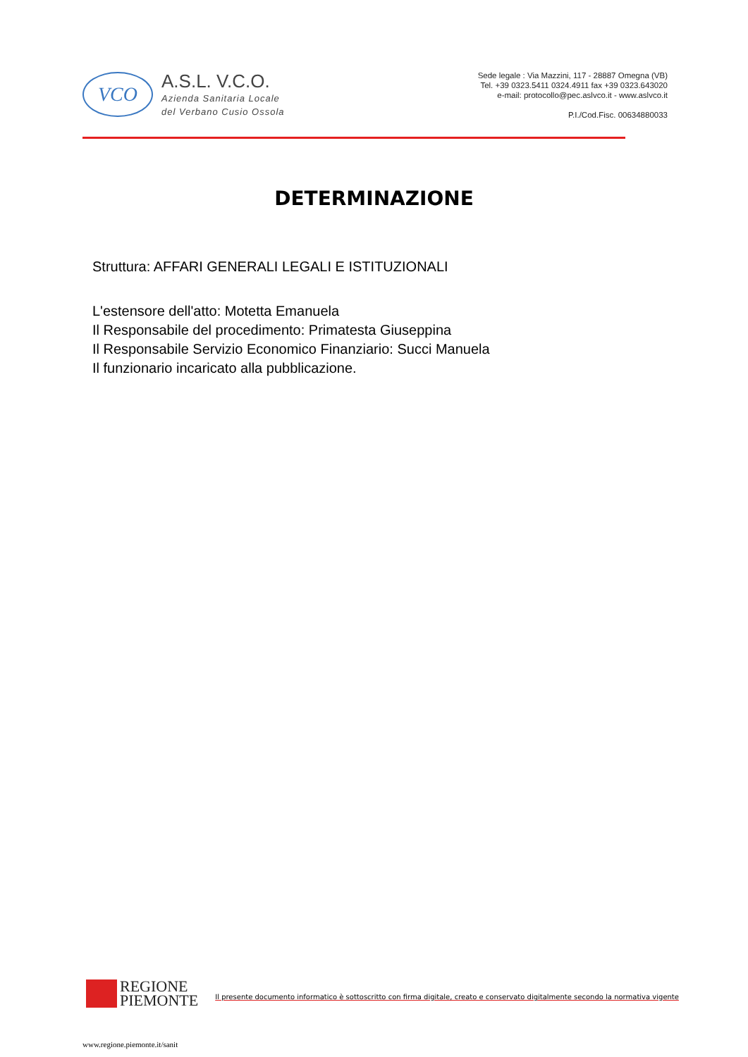VCO
A.S.L. V.C.O.
Azienda Sanitaria Locale
del Verbano Cusio Ossola
Sede legale : Via Mazzini, 117 - 28887 Omegna (VB)
Tel. +39 0323.5411 0324.4911 fax +39 0323.643020
e-mail: protocollo@pec.aslvco.it - www.aslvco.it
P.I./Cod.Fisc. 00634880033
DETERMINAZIONE
Struttura: AFFARI GENERALI LEGALI E ISTITUZIONALI
L'estensore dell'atto: Motetta Emanuela
Il Responsabile del procedimento: Primatesta Giuseppina
Il Responsabile Servizio Economico Finanziario: Succi Manuela
Il funzionario incaricato alla pubblicazione.
REGIONE
PIEMONTE
Il presente documento informatico è sottoscritto con firma digitale, creato e conservato digitalmente secondo la normativa vigente
www.regione.piemonte.it/sanit